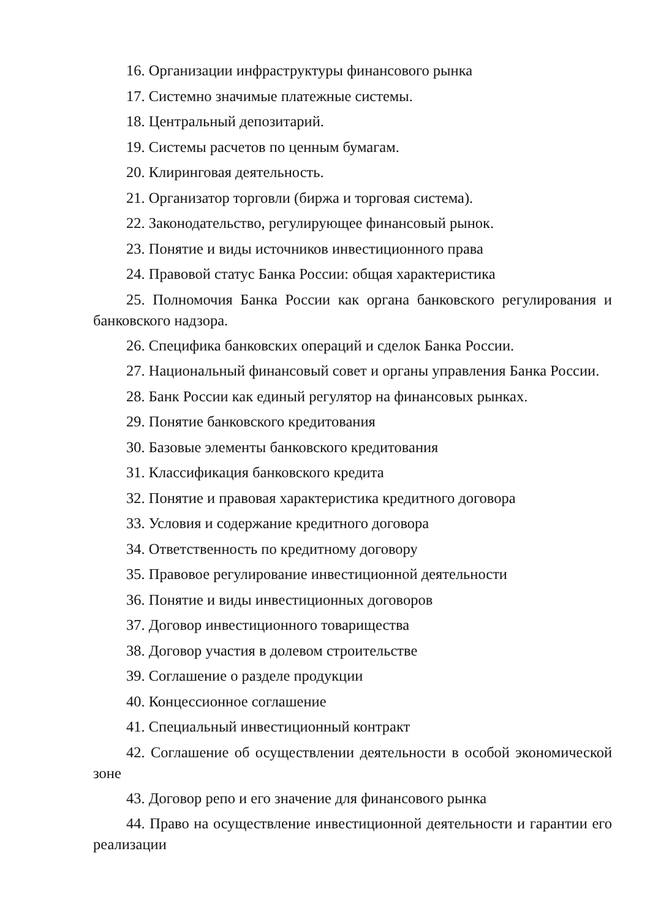16. Организации инфраструктуры финансового рынка
17. Системно значимые платежные системы.
18. Центральный депозитарий.
19. Системы расчетов по ценным бумагам.
20. Клиринговая деятельность.
21. Организатор торговли (биржа и торговая система).
22. Законодательство, регулирующее финансовый рынок.
23. Понятие и виды источников инвестиционного права
24. Правовой статус Банка России: общая характеристика
25. Полномочия Банка России как органа банковского регулирования и банковского надзора.
26. Специфика банковских операций и сделок Банка России.
27. Национальный финансовый совет и органы управления Банка России.
28. Банк России как единый регулятор на финансовых рынках.
29. Понятие банковского кредитования
30. Базовые элементы банковского кредитования
31. Классификация банковского кредита
32. Понятие и правовая характеристика кредитного договора
33. Условия и содержание кредитного договора
34. Ответственность по кредитному договору
35. Правовое регулирование инвестиционной деятельности
36. Понятие и виды инвестиционных договоров
37. Договор инвестиционного товарищества
38. Договор участия в долевом строительстве
39. Соглашение о разделе продукции
40. Концессионное соглашение
41. Специальный инвестиционный контракт
42. Соглашение об осуществлении деятельности в особой экономической зоне
43. Договор репо и его значение для финансового рынка
44. Право на осуществление инвестиционной деятельности и гарантии его реализации